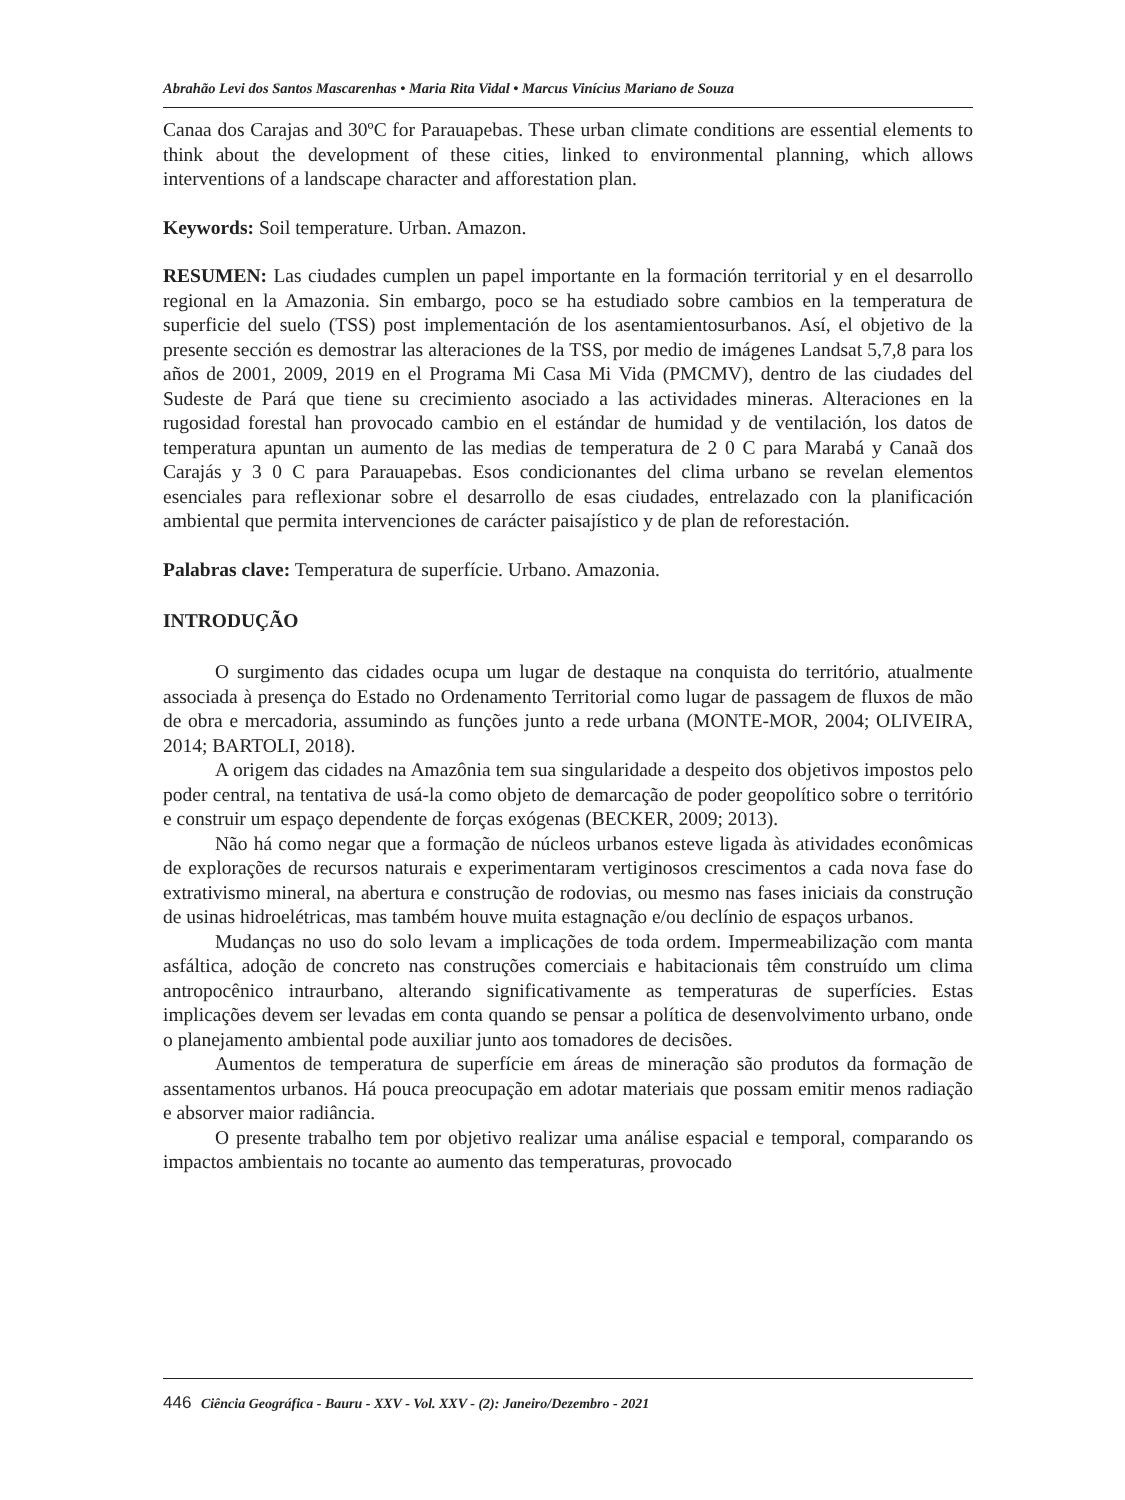Abrahão Levi dos Santos Mascarenhas • Maria Rita Vidal • Marcus Vinícius Mariano de Souza
Canaa dos Carajas and 30ºC for Parauapebas. These urban climate conditions are essential elements to think about the development of these cities, linked to environmental planning, which allows interventions of a landscape character and afforestation plan.
Keywords: Soil temperature. Urban. Amazon.
RESUMEN: Las ciudades cumplen un papel importante en la formación territorial y en el desarrollo regional en la Amazonia. Sin embargo, poco se ha estudiado sobre cambios en la temperatura de superficie del suelo (TSS) post implementación de los asentamientosurbanos. Así, el objetivo de la presente sección es demostrar las alteraciones de la TSS, por medio de imágenes Landsat 5,7,8 para los años de 2001, 2009, 2019 en el Programa Mi Casa Mi Vida (PMCMV), dentro de las ciudades del Sudeste de Pará que tiene su crecimiento asociado a las actividades mineras. Alteraciones en la rugosidad forestal han provocado cambio en el estándar de humidad y de ventilación, los datos de temperatura apuntan un aumento de las medias de temperatura de 2 0 C para Marabá y Canaã dos Carajás y 3 0 C para Parauapebas. Esos condicionantes del clima urbano se revelan elementos esenciales para reflexionar sobre el desarrollo de esas ciudades, entrelazado con la planificación ambiental que permita intervenciones de carácter paisajístico y de plan de reforestación.
Palabras clave: Temperatura de superfície. Urbano. Amazonia.
INTRODUÇÃO
O surgimento das cidades ocupa um lugar de destaque na conquista do território, atualmente associada à presença do Estado no Ordenamento Territorial como lugar de passagem de fluxos de mão de obra e mercadoria, assumindo as funções junto a rede urbana (MONTE-MOR, 2004; OLIVEIRA, 2014; BARTOLI, 2018).
A origem das cidades na Amazônia tem sua singularidade a despeito dos objetivos impostos pelo poder central, na tentativa de usá-la como objeto de demarcação de poder geopolítico sobre o território e construir um espaço dependente de forças exógenas (BECKER, 2009; 2013).
Não há como negar que a formação de núcleos urbanos esteve ligada às atividades econômicas de explorações de recursos naturais e experimentaram vertiginosos crescimentos a cada nova fase do extrativismo mineral, na abertura e construção de rodovias, ou mesmo nas fases iniciais da construção de usinas hidroelétricas, mas também houve muita estagnação e/ou declínio de espaços urbanos.
Mudanças no uso do solo levam a implicações de toda ordem. Impermeabilização com manta asfáltica, adoção de concreto nas construções comerciais e habitacionais têm construído um clima antropocênico intraurbano, alterando significativamente as temperaturas de superfícies. Estas implicações devem ser levadas em conta quando se pensar a política de desenvolvimento urbano, onde o planejamento ambiental pode auxiliar junto aos tomadores de decisões.
Aumentos de temperatura de superfície em áreas de mineração são produtos da formação de assentamentos urbanos. Há pouca preocupação em adotar materiais que possam emitir menos radiação e absorver maior radiância.
O presente trabalho tem por objetivo realizar uma análise espacial e temporal, comparando os impactos ambientais no tocante ao aumento das temperaturas, provocado
446 Ciência Geográfica - Bauru - XXV - Vol. XXV - (2): Janeiro/Dezembro - 2021